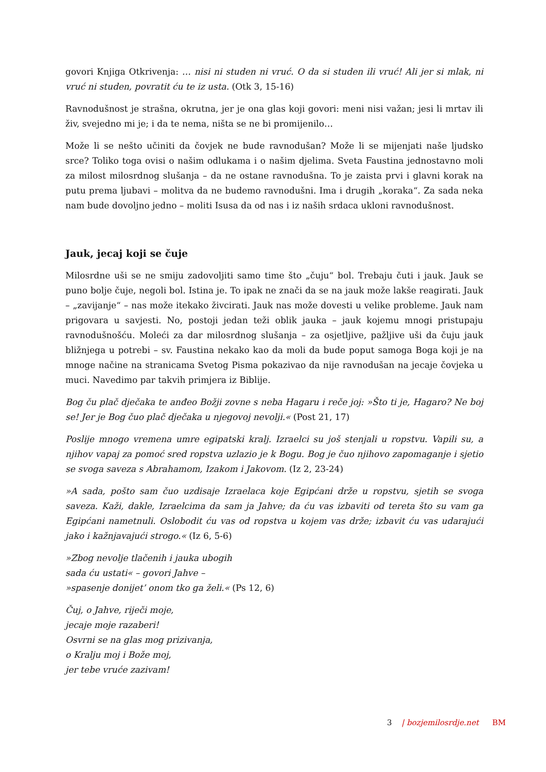govori Knjiga Otkrivenja: … nisi ni studen ni vruć. O da si studen ili vruć! Ali jer si mlak, ni vruć ni studen, povratit ću te iz usta. (Otk 3, 15-16)
Ravnodušnost je strašna, okrutna, jer je ona glas koji govori: meni nisi važan; jesi li mrtav ili živ, svejedno mi je; i da te nema, ništa se ne bi promijenilo…
Može li se nešto učiniti da čovjek ne bude ravnodušan? Može li se mijenjati naše ljudsko srce? Toliko toga ovisi o našim odlukama i o našim djelima. Sveta Faustina jednostavno moli za milost milosrdnog slušanja – da ne ostane ravnodušna. To je zaista prvi i glavni korak na putu prema ljubavi – molitva da ne budemo ravnodušni. Ima i drugih „koraka“. Za sada neka nam bude dovoljno jedno – moliti Isusa da od nas i iz naših srdaca ukloni ravnodušnost.
Jauk, jecaj koji se čuje
Milosrdne uši se ne smiju zadovoljiti samo time što „čuju“ bol. Trebaju čuti i jauk. Jauk se puno bolje čuje, negoli bol. Istina je. To ipak ne znači da se na jauk može lakše reagirati. Jauk – „zavijanje“ – nas može itekako živcirati. Jauk nas može dovesti u velike probleme. Jauk nam prigovara u savjesti. No, postoji jedan teži oblik jauka – jauk kojemu mnogi pristupaju ravnodušnošću. Moleći za dar milosrdnog slušanja – za osjetljive, pažljive uši da čuju jauk bližnjega u potrebi – sv. Faustina nekako kao da moli da bude poput samoga Boga koji je na mnoge načine na stranicama Svetog Pisma pokazivao da nije ravnodušan na jecaje čovjeka u muci. Navedimo par takvih primjera iz Biblije.
Bog ču plač dječaka te anđeo Božji zovne s neba Hagaru i reče joj: »Što ti je, Hagaro? Ne boj se! Jer je Bog čuo plač dječaka u njegovoj nevolji.« (Post 21, 17)
Poslije mnogo vremena umre egipatski kralj. Izraelci su još stenjali u ropstvu. Vapili su, a njihov vapaj za pomoć sred ropstva uzlazio je k Bogu. Bog je čuo njihovo zapomaganje i sjetio se svoga saveza s Abrahamom, Izakom i Jakovom. (Iz 2, 23-24)
»A sada, pošto sam čuo uzdisaje Izraelaca koje Egipćani drže u ropstvu, sjetih se svoga saveza. Kaži, dakle, Izraelcima da sam ja Jahve; da ću vas izbaviti od tereta što su vam ga Egipćani nametnuli. Oslobodit ću vas od ropstva u kojem vas drže; izbavit ću vas udarajući jako i kažnjavajući strogo.« (Iz 6, 5-6)
»Zbog nevolje tlačenih i jauka ubogih
sada ću ustati« – govori Jahve –
»spasenje donijet’ onom tko ga želi.« (Ps 12, 6)
Čuj, o Jahve, riječi moje,
jecaje moje razaberi!
Osvrni se na glas mog prizivanja,
o Kralju moj i Bože moj,
jer tebe vruće zazivam!
3 | bozjemilosrdje.net BM